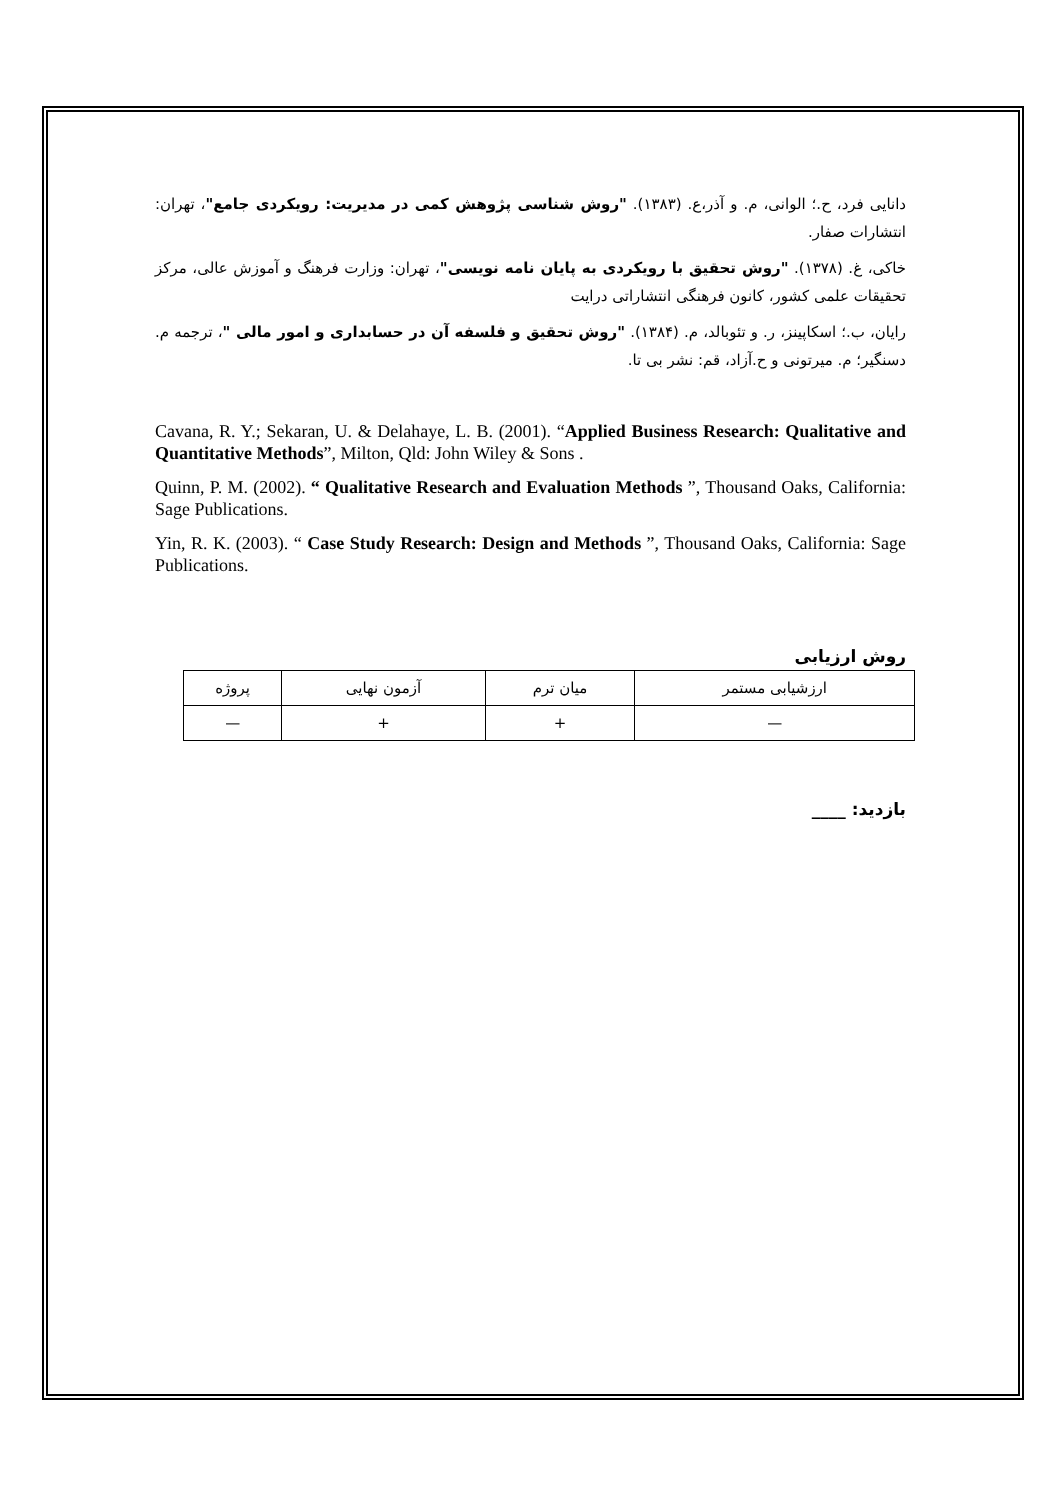دانایی فرد، ح.؛ الوانی، م. و آذر،ع. (۱۳۸۳). "روش شناسی پژوهش کمی در مدیریت: رویکردی جامع"، تهران: انتشارات صفار.
خاکی، غ. (۱۳۷۸). "روش تحقیق با رویکردی به پایان نامه نویسی"، تهران: وزارت فرهنگ و آموزش عالی، مرکز تحقیقات علمی کشور، کانون فرهنگی انتشاراتی درایت
رایان، ب.؛ اسکاپینز، ر. و تئوبالد، م. (۱۳۸۴). "روش تحقیق و فلسفه آن در حسابداری و امور مالی "، ترجمه م. دسنگیر؛ م. میرتونی و ح.آزاد، قم: نشر بی تا.
Cavana, R. Y.; Sekaran, U. & Delahaye, L. B. (2001). “Applied Business Research: Qualitative and Quantitative Methods”, Milton, Qld: John Wiley & Sons .
Quinn, P. M. (2002). “ Qualitative Research and Evaluation Methods ”, Thousand Oaks, California: Sage Publications.
Yin, R. K. (2003). “ Case Study Research: Design and Methods ”, Thousand Oaks, California: Sage Publications.
روش ارزیابی
| ارزشیابی مستمر | میان ترم | آزمون نهایی | پروژه |
| — | + | + | — |
بازدید: ____